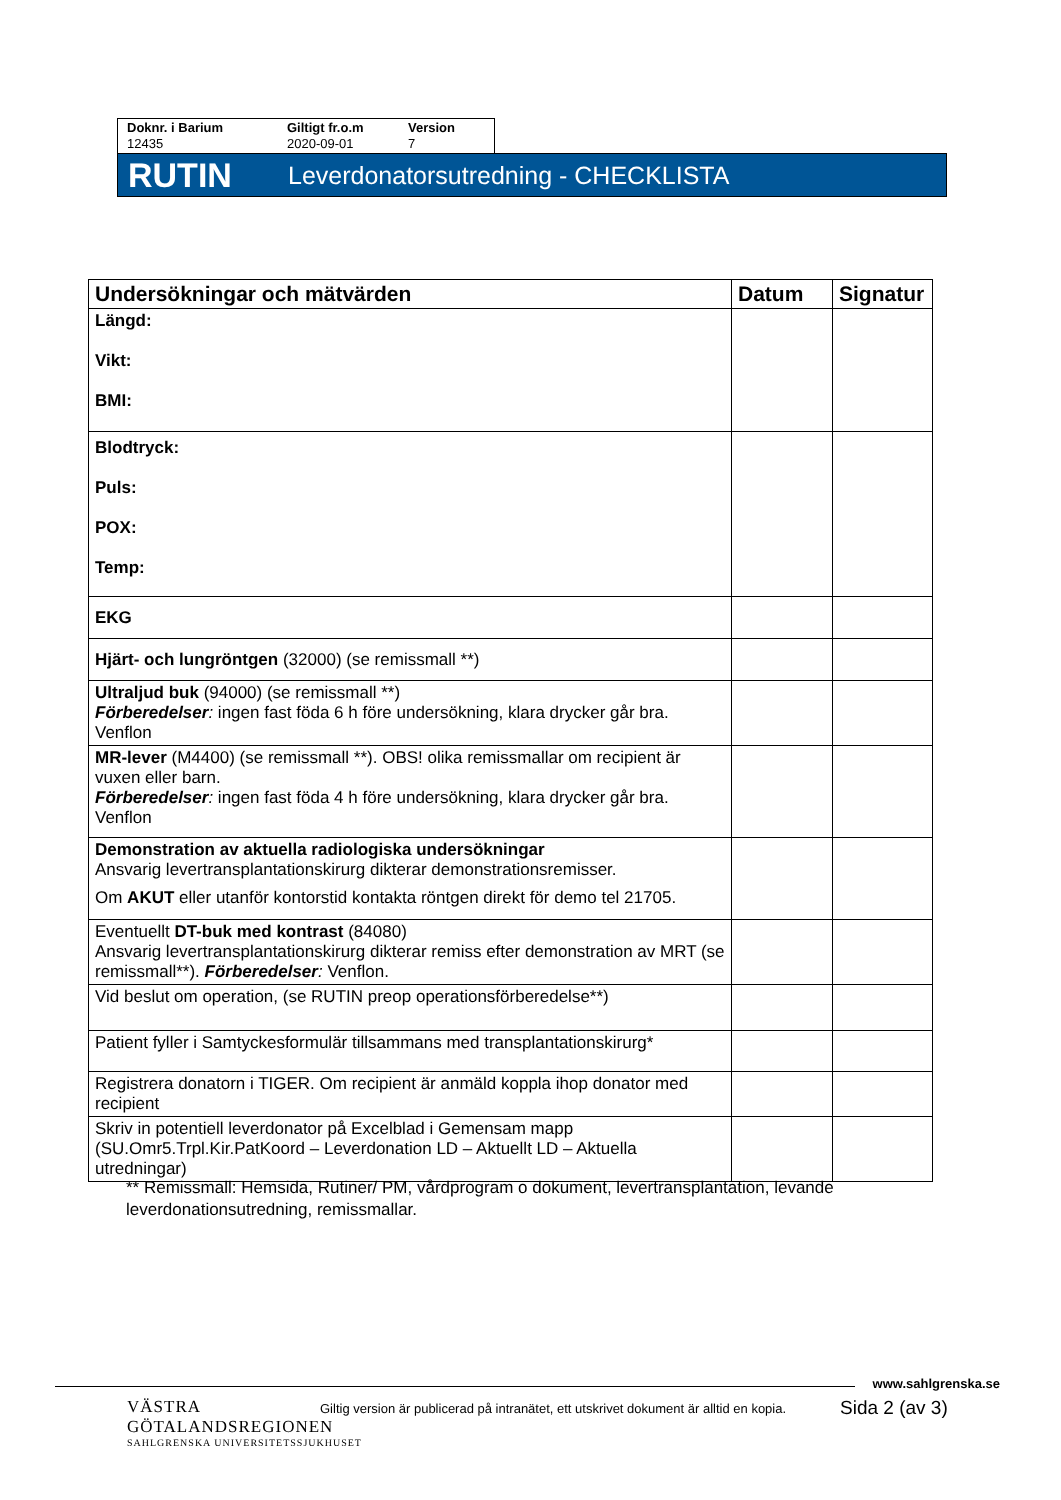Doknr. i Barium
12435
Giltigt fr.o.m
2020-09-01
Version
7
RUTIN Leverdonatorsutredning - CHECKLISTA
| Undersökningar och mätvärden | Datum | Signatur |
| --- | --- | --- |
| Längd: Vikt: BMI: | | |
| Blodtryck: Puls: POX: Temp: | | |
| EKG | | |
| Hjärt- och lungröntgen (32000) (se remissmall **) | | |
| Ultraljud buk (94000) (se remissmall **) Förberedelser : ingen fast föda 6 h före undersökning, klara drycker går bra. Venflon | | |
| MR-lever (M4400) (se remissmall **). OBS! olika remissmallar om recipient är vuxen eller barn. Förberedelser : ingen fast föda 4 h före undersökning, klara drycker går bra. Venflon | | |
| Demonstration av aktuella radiologiska undersökningar Ansvarig levertransplantationskirurg dikterar demonstrationsremisser. Om AKUT eller utanför kontorstid kontakta röntgen direkt för demo tel 21705. | | |
| Eventuellt DT-buk med kontrast (84080) Ansvarig levertransplantationskirurg dikterar remiss efter demonstration av MRT (se remissmall**). Förberedelser : Venflon. | | |
| Vid beslut om operation, (se RUTIN preop operationsförberedelse**) | | |
| Patient fyller i Samtyckesformulär tillsammans med transplantationskirurg* | | |
| Registrera donatorn i TIGER. Om recipient är anmäld koppla ihop donator med recipient | | |
| Skriv in potentiell leverdonator på Excelblad i Gemensam mapp (SU.Omr5.Trpl.Kir.PatKoord – Leverdonation LD – Aktuellt LD – Aktuella utredningar) | | |
** Remissmall: Hemsida, Rutiner/ PM, vårdprogram o dokument, levertransplantation, levande leverdonationsutredning, remissmallar.
www.sahlgrenska.se
VÄSTRA
GÖTALANDSREGIONEN
SAHLGRENSKA UNIVERSITETSSJUKHUSET
Giltig version är publicerad på intranätet, ett utskrivet dokument är alltid en kopia.
Sida 2 (av 3)